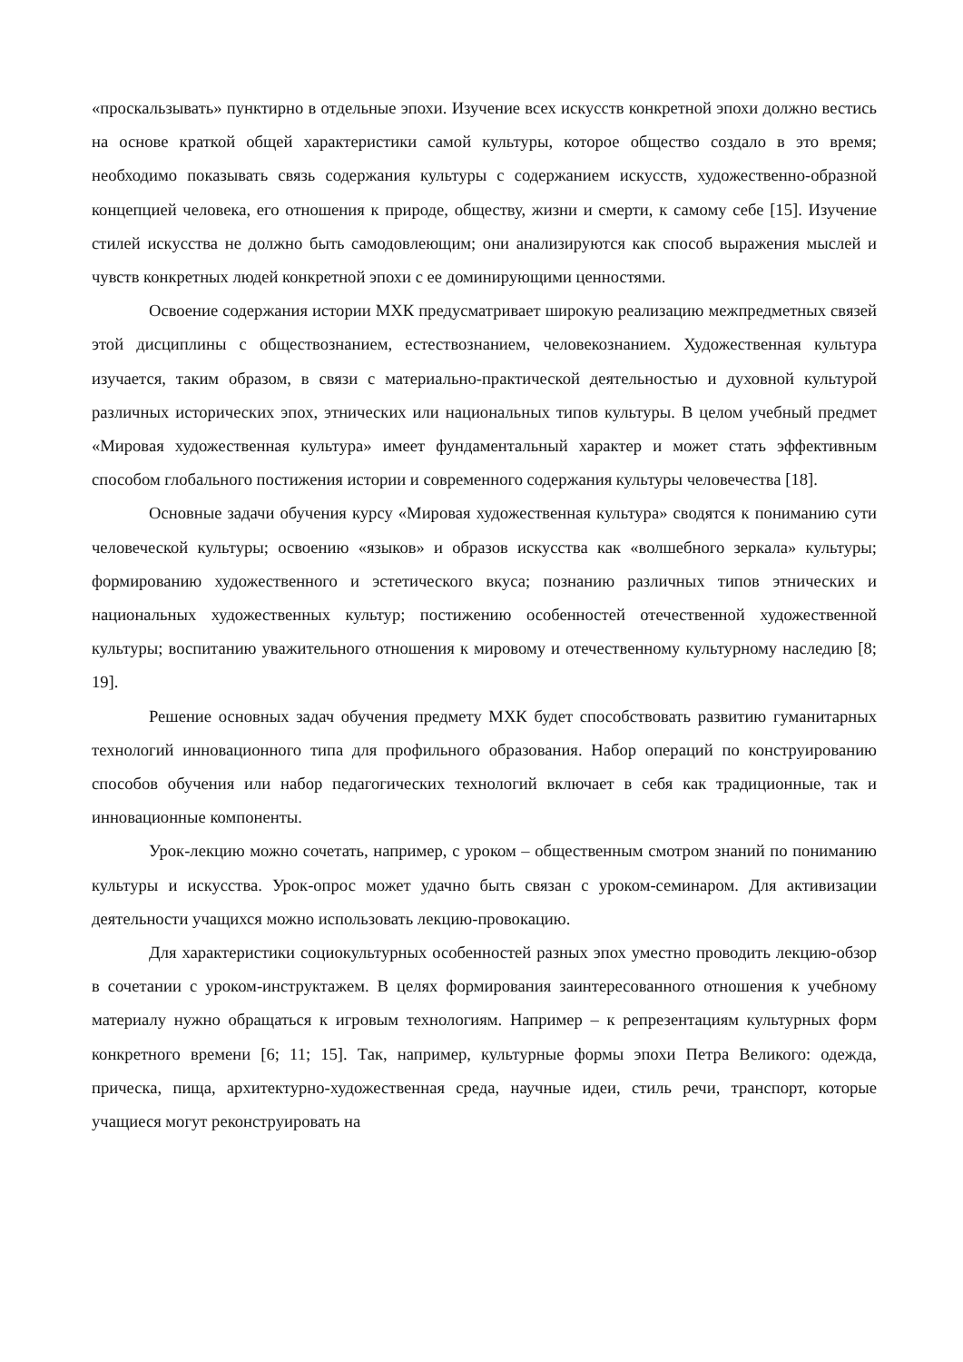«проскальзывать» пунктирно в отдельные эпохи. Изучение всех искусств конкретной эпохи должно вестись на основе краткой общей характеристики самой культуры, которое общество создало в это время; необходимо показывать связь содержания культуры с содержанием искусств, художественно-образной концепцией человека, его отношения к природе, обществу, жизни и смерти, к самому себе [15]. Изучение стилей искусства не должно быть самодовлеющим; они анализируются как способ выражения мыслей и чувств конкретных людей конкретной эпохи с ее доминирующими ценностями.
Освоение содержания истории МХК предусматривает широкую реализацию межпредметных связей этой дисциплины с обществознанием, естествознанием, человекознанием. Художественная культура изучается, таким образом, в связи с материально-практической деятельностью и духовной культурой различных исторических эпох, этнических или национальных типов культуры. В целом учебный предмет «Мировая художественная культура» имеет фундаментальный характер и может стать эффективным способом глобального постижения истории и современного содержания культуры человечества [18].
Основные задачи обучения курсу «Мировая художественная культура» сводятся к пониманию сути человеческой культуры; освоению «языков» и образов искусства как «волшебного зеркала» культуры; формированию художественного и эстетического вкуса; познанию различных типов этнических и национальных художественных культур; постижению особенностей отечественной художественной культуры; воспитанию уважительного отношения к мировому и отечественному культурному наследию [8; 19].
Решение основных задач обучения предмету МХК будет способствовать развитию гуманитарных технологий инновационного типа для профильного образования. Набор операций по конструированию способов обучения или набор педагогических технологий включает в себя как традиционные, так и инновационные компоненты.
Урок-лекцию можно сочетать, например, с уроком – общественным смотром знаний по пониманию культуры и искусства. Урок-опрос может удачно быть связан с уроком-семинаром. Для активизации деятельности учащихся можно использовать лекцию-провокацию.
Для характеристики социокультурных особенностей разных эпох уместно проводить лекцию-обзор в сочетании с уроком-инструктажем. В целях формирования заинтересованного отношения к учебному материалу нужно обращаться к игровым технологиям. Например – к репрезентациям культурных форм конкретного времени [6; 11; 15]. Так, например, культурные формы эпохи Петра Великого: одежда, прическа, пища, архитектурно-художественная среда, научные идеи, стиль речи, транспорт, которые учащиеся могут реконструировать на